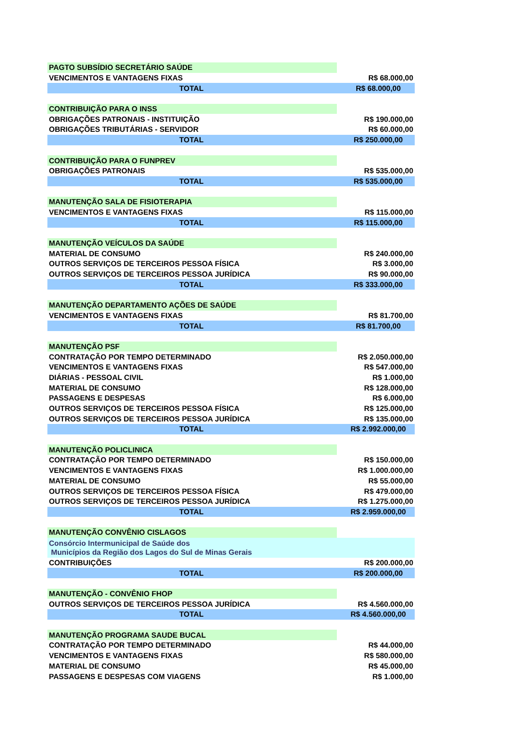| PAGTO SUBSÍDIO SECRETÁRIO SAÚDE | | |
| VENCIMENTOS E VANTAGENS FIXAS | | R$ 68.000,00 |
| TOTAL | | R$ 68.000,00 |
| CONTRIBUIÇÃO PARA O INSS | | |
| OBRIGAÇÕES PATRONAIS - INSTITUIÇÃO | | R$ 190.000,00 |
| OBRIGAÇÕES TRIBUTÁRIAS - SERVIDOR | | R$ 60.000,00 |
| TOTAL | | R$ 250.000,00 |
| CONTRIBUIÇÃO PARA O FUNPREV | | |
| OBRIGAÇÕES PATRONAIS | | R$ 535.000,00 |
| TOTAL | | R$ 535.000,00 |
| MANUTENÇÃO SALA DE FISIOTERAPIA | | |
| VENCIMENTOS E VANTAGENS FIXAS | | R$ 115.000,00 |
| TOTAL | | R$ 115.000,00 |
| MANUTENÇÃO VEÍCULOS DA SAÚDE | | |
| MATERIAL DE CONSUMO | | R$ 240.000,00 |
| OUTROS SERVIÇOS DE TERCEIROS PESSOA FÍSICA | | R$ 3.000,00 |
| OUTROS SERVIÇOS DE TERCEIROS PESSOA JURÍDICA | | R$ 90.000,00 |
| TOTAL | | R$ 333.000,00 |
| MANUTENÇÃO DEPARTAMENTO AÇÕES DE SAÚDE | | |
| VENCIMENTOS E VANTAGENS FIXAS | | R$ 81.700,00 |
| TOTAL | | R$ 81.700,00 |
| MANUTENÇÃO PSF | | |
| CONTRATAÇÃO POR TEMPO DETERMINADO | | R$ 2.050.000,00 |
| VENCIMENTOS E VANTAGENS FIXAS | | R$ 547.000,00 |
| DIÁRIAS - PESSOAL CIVIL | | R$ 1.000,00 |
| MATERIAL DE CONSUMO | | R$ 128.000,00 |
| PASSAGENS E DESPESAS | | R$ 6.000,00 |
| OUTROS SERVIÇOS DE TERCEIROS PESSOA FÍSICA | | R$ 125.000,00 |
| OUTROS SERVIÇOS DE TERCEIROS PESSOA JURÍDICA | | R$ 135.000,00 |
| TOTAL | | R$ 2.992.000,00 |
| MANUTENÇÃO POLICLINICA | | |
| CONTRATAÇÃO POR TEMPO DETERMINADO | | R$ 150.000,00 |
| VENCIMENTOS E VANTAGENS FIXAS | | R$ 1.000.000,00 |
| MATERIAL DE CONSUMO | | R$ 55.000,00 |
| OUTROS SERVIÇOS DE TERCEIROS PESSOA FÍSICA | | R$ 479.000,00 |
| OUTROS SERVIÇOS DE TERCEIROS PESSOA JURÍDICA | | R$ 1.275.000,00 |
| TOTAL | | R$ 2.959.000,00 |
| MANUTENÇÃO CONVÊNIO CISLAGOS | | |
| Consórcio Intermunicipal de Saúde dos Municípios da Região dos Lagos do Sul de Minas Gerais | | |
| CONTRIBUIÇÕES | | R$ 200.000,00 |
| TOTAL | | R$ 200.000,00 |
| MANUTENÇÃO - CONVÊNIO FHOP | | |
| OUTROS SERVIÇOS DE TERCEIROS PESSOA JURÍDICA | | R$ 4.560.000,00 |
| TOTAL | | R$ 4.560.000,00 |
| MANUTENÇÃO PROGRAMA SAUDE BUCAL | | |
| CONTRATAÇÃO POR TEMPO DETERMINADO | | R$ 44.000,00 |
| VENCIMENTOS E VANTAGENS FIXAS | | R$ 580.000,00 |
| MATERIAL DE CONSUMO | | R$ 45.000,00 |
| PASSAGENS E DESPESAS COM VIAGENS | | R$ 1.000,00 |